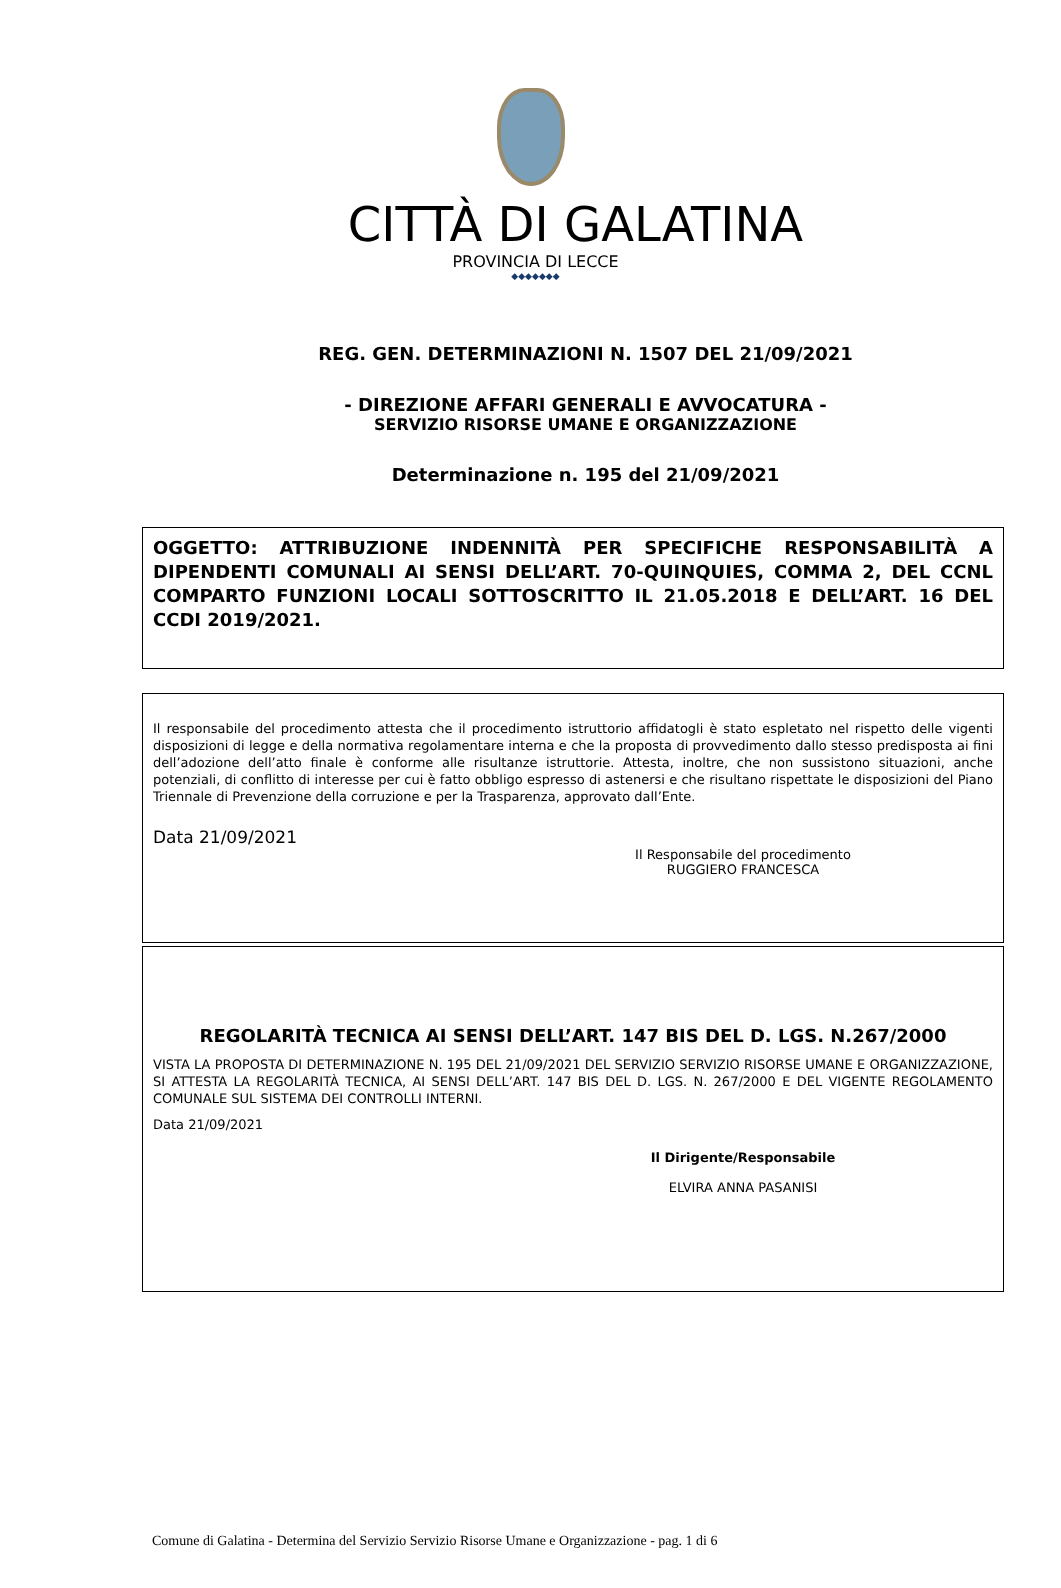CITTÀ DI GALATINA
PROVINCIA DI LECCE
◆◆◆◆◆◆◆
REG. GEN. DETERMINAZIONI N. 1507 DEL 21/09/2021
- DIREZIONE AFFARI GENERALI E AVVOCATURA -
SERVIZIO RISORSE UMANE E ORGANIZZAZIONE
Determinazione n. 195 del 21/09/2021
OGGETTO: ATTRIBUZIONE INDENNITÀ PER SPECIFICHE RESPONSABILITÀ A DIPENDENTI COMUNALI AI SENSI DELL’ART. 70-QUINQUIES, COMMA 2, DEL CCNL COMPARTO FUNZIONI LOCALI SOTTOSCRITTO IL 21.05.2018 E DELL’ART. 16 DEL CCDI 2019/2021.
Il responsabile del procedimento attesta che il procedimento istruttorio affidatogli è stato espletato nel rispetto delle vigenti disposizioni di legge e della normativa regolamentare interna e che la proposta di provvedimento dallo stesso predisposta ai fini dell’adozione dell’atto finale è conforme alle risultanze istruttorie. Attesta, inoltre, che non sussistono situazioni, anche potenziali, di conflitto di interesse per cui è fatto obbligo espresso di astenersi e che risultano rispettate le disposizioni del Piano Triennale di Prevenzione della corruzione e per la Trasparenza, approvato dall’Ente.
Data 21/09/2021
Il Responsabile del procedimento
RUGGIERO FRANCESCA
REGOLARITÀ TECNICA AI SENSI DELL’ART. 147 BIS DEL D. LGS. N.267/2000
VISTA LA PROPOSTA DI DETERMINAZIONE N. 195 DEL 21/09/2021 DEL SERVIZIO SERVIZIO RISORSE UMANE E ORGANIZZAZIONE, SI ATTESTA LA REGOLARITÀ TECNICA, AI SENSI DELL’ART. 147 BIS DEL D. LGS. N. 267/2000 E DEL VIGENTE REGOLAMENTO COMUNALE SUL SISTEMA DEI CONTROLLI INTERNI.
Data 21/09/2021
Il Dirigente/Responsabile
ELVIRA ANNA PASANISI
Comune di Galatina - Determina del Servizio Servizio Risorse Umane e Organizzazione - pag. 1 di 6